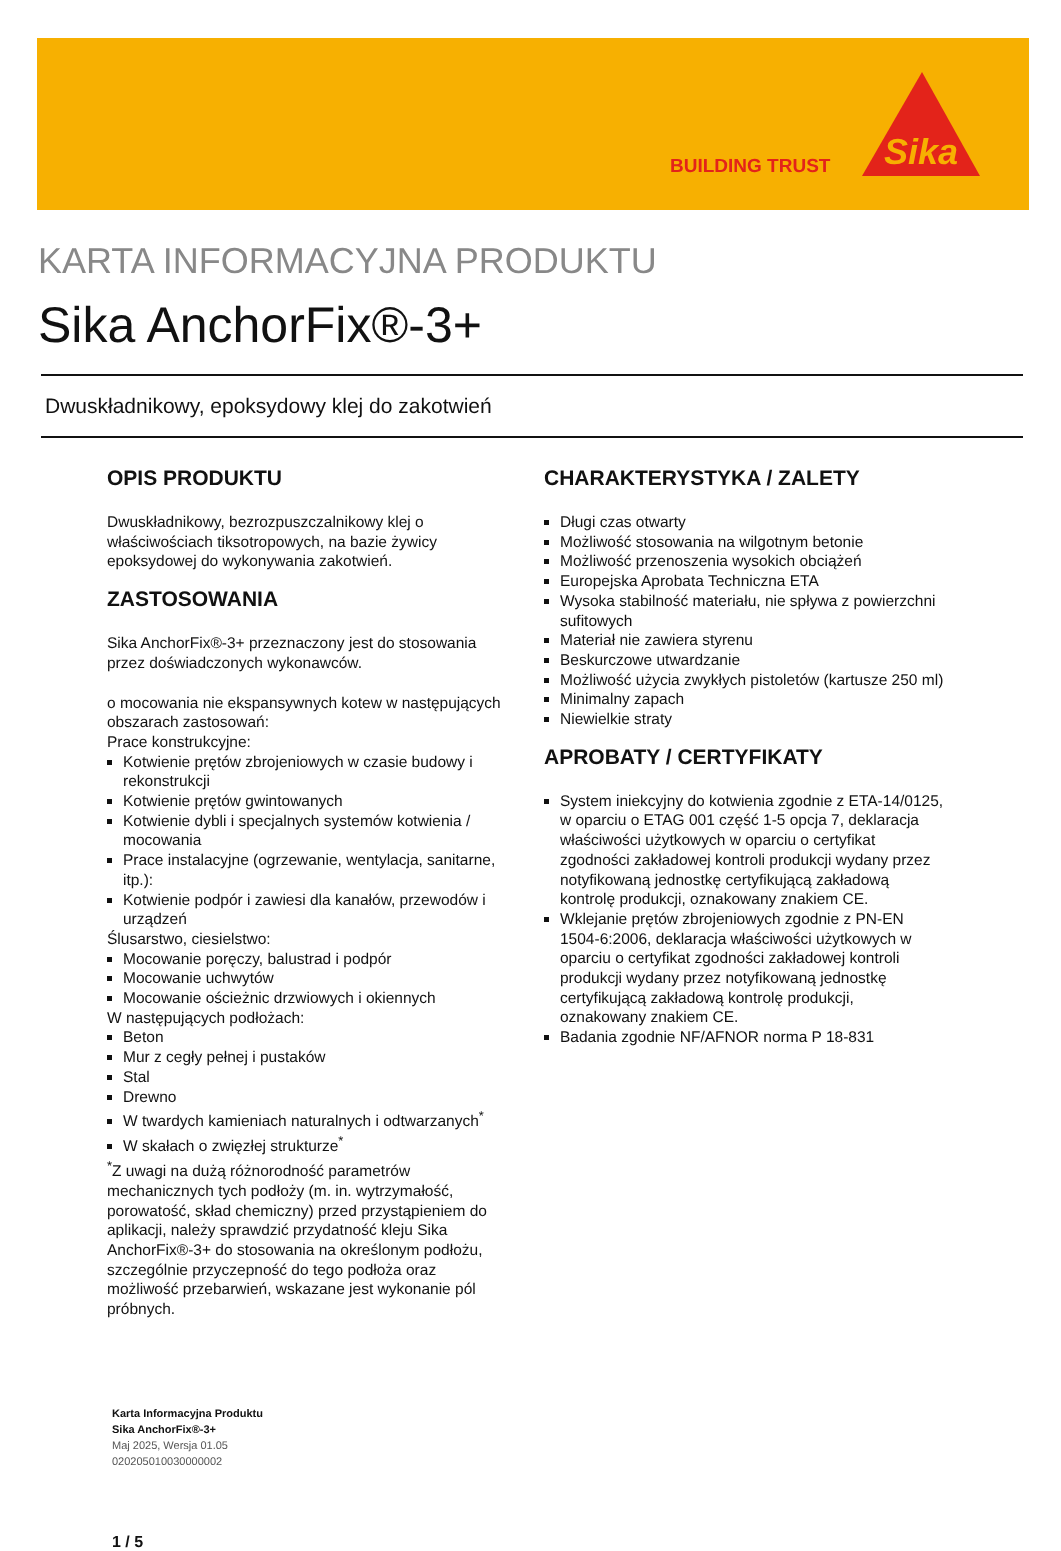BUILDING TRUST
Sika
KARTA INFORMACYJNA PRODUKTU
Sika AnchorFix®-3+
Dwuskładnikowy, epoksydowy klej do zakotwień
OPIS PRODUKTU
Dwuskładnikowy, bezrozpuszczalnikowy klej o właściwościach tiksotropowych, na bazie żywicy epoksydowej do wykonywania zakotwień.
ZASTOSOWANIA
Sika AnchorFix®-3+ przeznaczony jest do stosowania przez doświadczonych wykonawców.
o mocowania nie ekspansywnych kotew w następujących obszarach zastosowań:
Prace konstrukcyjne:
Kotwienie prętów zbrojeniowych w czasie budowy i rekonstrukcji
Kotwienie prętów gwintowanych
Kotwienie dybli i specjalnych systemów kotwienia / mocowania
Prace instalacyjne (ogrzewanie, wentylacja, sanitarne, itp.):
Kotwienie podpór i zawiesi dla kanałów, przewodów i urządzeń
Ślusarstwo, ciesielstwo:
Mocowanie poręczy, balustrad i podpór
Mocowanie uchwytów
Mocowanie ościeżnic drzwiowych i okiennych
W następujących podłożach:
Beton
Mur z cegły pełnej i pustaków
Stal
Drewno
W twardych kamieniach naturalnych i odtwarzanych<sup>*</sup>
W skałach o zwięzłej strukturze<sup>*</sup>
<sup>*</sup> Z uwagi na dużą różnorodność parametrów mechanicznych tych podłoży (m. in. wytrzymałość, porowatość, skład chemiczny) przed przystąpieniem do aplikacji, należy sprawdzić przydatność kleju Sika AnchorFix®-3+ do stosowania na określonym podłożu, szczególnie przyczepność do tego podłoża oraz możliwość przebarwień, wskazane jest wykonanie pól próbnych.
CHARAKTERYSTYKA / ZALETY
Długi czas otwarty
Możliwość stosowania na wilgotnym betonie
Możliwość przenoszenia wysokich obciążeń
Europejska Aprobata Techniczna ETA
Wysoka stabilność materiału, nie spływa z powierzchni sufitowych
Materiał nie zawiera styrenu
Beskurczowe utwardzanie
Możliwość użycia zwykłych pistoletów (kartusze 250 ml)
Minimalny zapach
Niewielkie straty
APROBATY / CERTYFIKATY
System iniekcyjny do kotwienia zgodnie z ETA-14/0125, w oparciu o ETAG 001 część 1-5 opcja 7, deklaracja właściwości użytkowych w oparciu o certyfikat zgodności zakładowej kontroli produkcji wydany przez notyfikowaną jednostkę certyfikującą zakładową kontrolę produkcji, oznakowany znakiem CE.
Wklejanie prętów zbrojeniowych zgodnie z PN-EN 1504-6:2006, deklaracja właściwości użytkowych w oparciu o certyfikat zgodności zakładowej kontroli produkcji wydany przez notyfikowaną jednostkę certyfikującą zakładową kontrolę produkcji, oznakowany znakiem CE.
Badania zgodnie NF/AFNOR norma P 18-831
Karta Informacyjna Produktu
Sika AnchorFix®-3+
Maj 2025, Wersja 01.05
020205010030000002
1 / 5